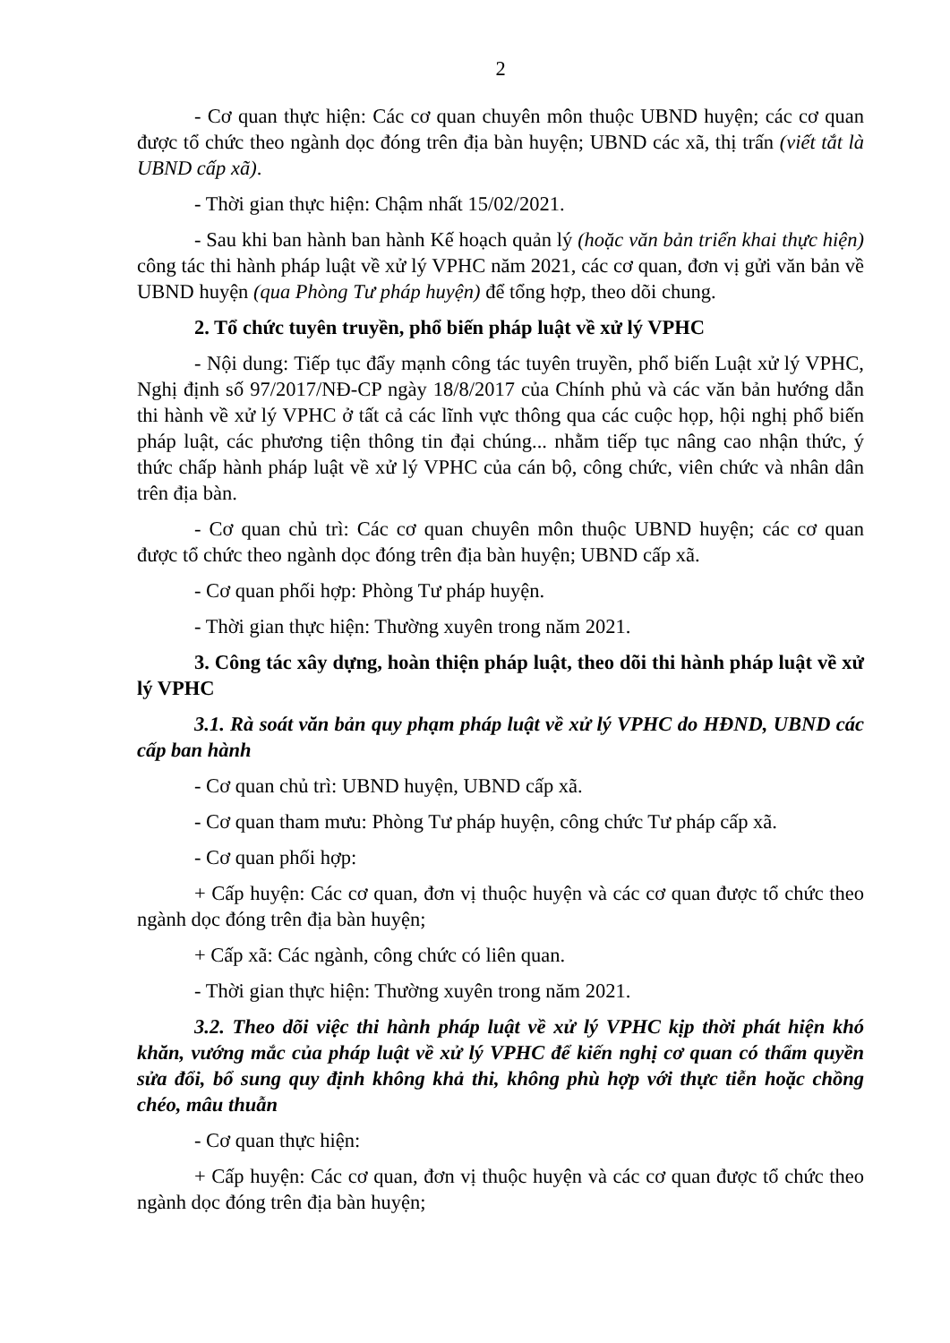2
- Cơ quan thực hiện: Các cơ quan chuyên môn thuộc UBND huyện; các cơ quan được tổ chức theo ngành dọc đóng trên địa bàn huyện; UBND các xã, thị trấn (viết tắt là UBND cấp xã).
- Thời gian thực hiện: Chậm nhất 15/02/2021.
- Sau khi ban hành ban hành Kế hoạch quản lý (hoặc văn bản triển khai thực hiện) công tác thi hành pháp luật về xử lý VPHC năm 2021, các cơ quan, đơn vị gửi văn bản về UBND huyện (qua Phòng Tư pháp huyện) để tổng hợp, theo dõi chung.
2. Tổ chức tuyên truyền, phổ biến pháp luật về xử lý VPHC
- Nội dung: Tiếp tục đẩy mạnh công tác tuyên truyền, phổ biến Luật xử lý VPHC, Nghị định số 97/2017/NĐ-CP ngày 18/8/2017 của Chính phủ và các văn bản hướng dẫn thi hành về xử lý VPHC ở tất cả các lĩnh vực thông qua các cuộc họp, hội nghị phổ biến pháp luật, các phương tiện thông tin đại chúng... nhằm tiếp tục nâng cao nhận thức, ý thức chấp hành pháp luật về xử lý VPHC của cán bộ, công chức, viên chức và nhân dân trên địa bàn.
- Cơ quan chủ trì: Các cơ quan chuyên môn thuộc UBND huyện; các cơ quan được tổ chức theo ngành dọc đóng trên địa bàn huyện; UBND cấp xã.
- Cơ quan phối hợp: Phòng Tư pháp huyện.
- Thời gian thực hiện: Thường xuyên trong năm 2021.
3. Công tác xây dựng, hoàn thiện pháp luật, theo dõi thi hành pháp luật về xử lý VPHC
3.1. Rà soát văn bản quy phạm pháp luật về xử lý VPHC do HĐND, UBND các cấp ban hành
- Cơ quan chủ trì: UBND huyện, UBND cấp xã.
- Cơ quan tham mưu: Phòng Tư pháp huyện, công chức Tư pháp cấp xã.
- Cơ quan phối hợp:
+ Cấp huyện: Các cơ quan, đơn vị thuộc huyện và các cơ quan được tổ chức theo ngành dọc đóng trên địa bàn huyện;
+ Cấp xã: Các ngành, công chức có liên quan.
- Thời gian thực hiện: Thường xuyên trong năm 2021.
3.2. Theo dõi việc thi hành pháp luật về xử lý VPHC kịp thời phát hiện khó khăn, vướng mắc của pháp luật về xử lý VPHC để kiến nghị cơ quan có thẩm quyền sửa đổi, bổ sung quy định không khả thi, không phù hợp với thực tiễn hoặc chồng chéo, mâu thuẫn
- Cơ quan thực hiện:
+ Cấp huyện: Các cơ quan, đơn vị thuộc huyện và các cơ quan được tổ chức theo ngành dọc đóng trên địa bàn huyện;